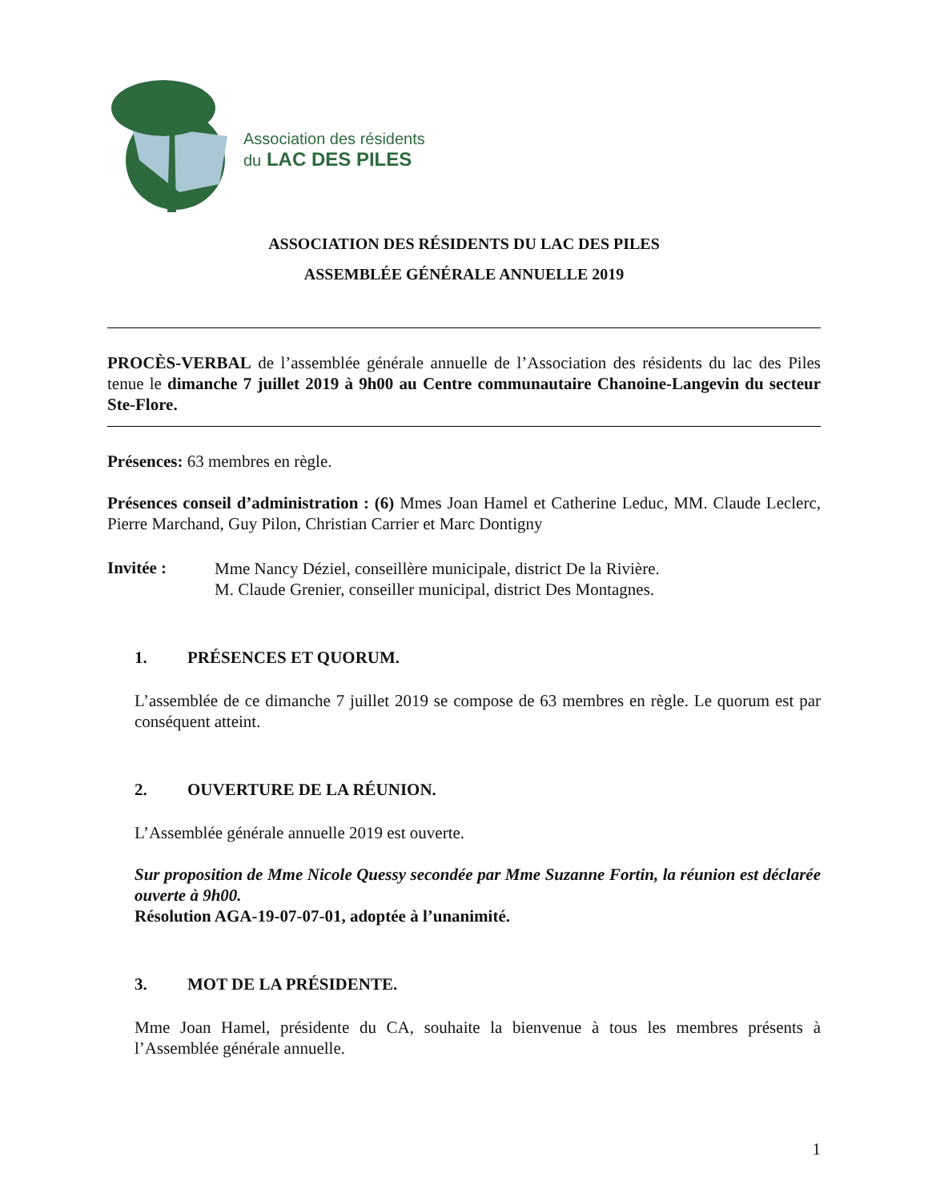Association des résidents
du LAC DES PILES
ASSOCIATION DES RÉSIDENTS DU LAC DES PILES
ASSEMBLÉE GÉNÉRALE ANNUELLE 2019
PROCÈS-VERBAL de l’assemblée générale annuelle de l’Association des résidents du lac des Piles tenue le dimanche 7 juillet 2019 à 9h00 au Centre communautaire Chanoine-Langevin du secteur Ste-Flore.
Présences: 63 membres en règle.
Présences conseil d’administration : (6) Mmes Joan Hamel et Catherine Leduc, MM. Claude Leclerc, Pierre Marchand, Guy Pilon, Christian Carrier et Marc Dontigny
Invitée :
Mme Nancy Déziel, conseillère municipale, district De la Rivière.
M. Claude Grenier, conseiller municipal, district Des Montagnes.
1. PRÉSENCES ET QUORUM.
L’assemblée de ce dimanche 7 juillet 2019 se compose de 63 membres en règle. Le quorum est par conséquent atteint.
2. OUVERTURE DE LA RÉUNION.
L’Assemblée générale annuelle 2019 est ouverte.
Sur proposition de Mme Nicole Quessy secondée par Mme Suzanne Fortin, la réunion est déclarée ouverte à 9h00.
Résolution AGA-19-07-07-01, adoptée à l’unanimité.
3. MOT DE LA PRÉSIDENTE.
Mme Joan Hamel, présidente du CA, souhaite la bienvenue à tous les membres présents à l’Assemblée générale annuelle.
1